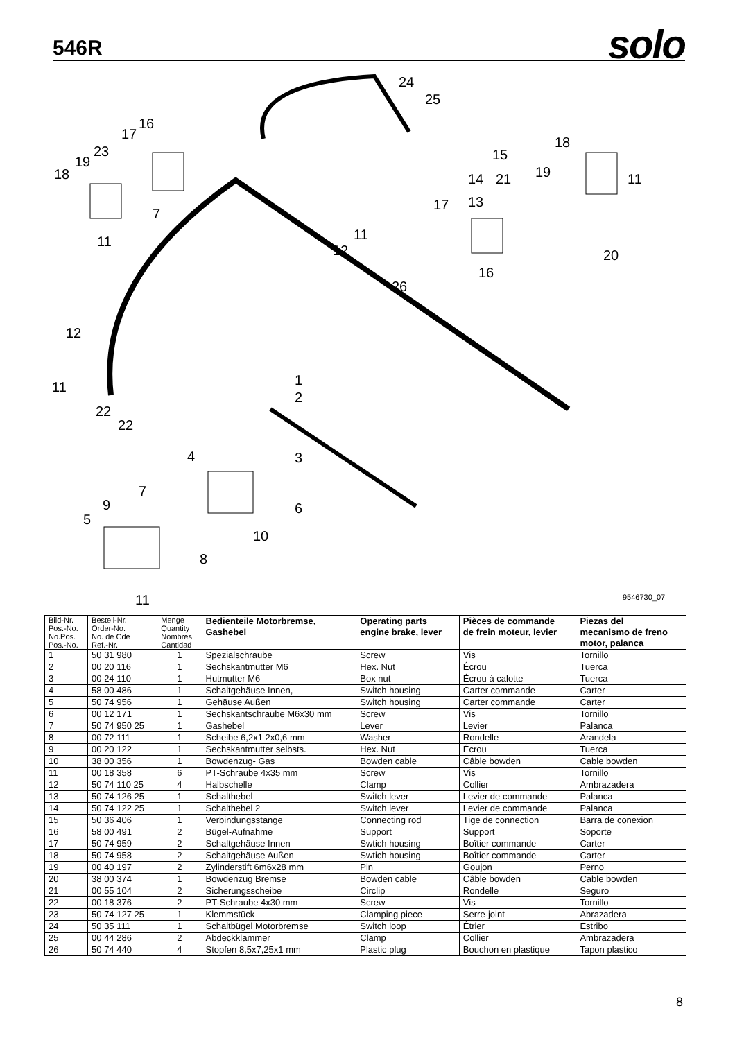546R solo
24
25
16
17
23
19
18
7
11
11
12
26
18
15
19
11
14
21
13
17
16
20
12
11
1
2
22
22
4
3
7
9
5
6
10
8
11
9546730_07
| Bild-Nr. Pos.-No. No.Pos. Pos.-No. | Bestell-Nr. Order-No. No. de Cde Ref.-Nr. | Menge Quantity Nombres Cantidad | Bedienteile Motorbremse, Gashebel | Operating parts engine brake, lever | Pièces de commande de frein moteur, levier | Piezas del mecanismo de freno motor, palanca |
| --- | --- | --- | --- | --- | --- | --- |
| 1 | 50 31 980 | 1 | Spezialschraube | Screw | Vis | Tornillo |
| 2 | 00 20 116 | 1 | Sechskantmutter M6 | Hex. Nut | Écrou | Tuerca |
| 3 | 00 24 110 | 1 | Hutmutter M6 | Box nut | Écrou à calotte | Tuerca |
| 4 | 58 00 486 | 1 | Schaltgehäuse Innen, | Switch housing | Carter commande | Carter |
| 5 | 50 74 956 | 1 | Gehäuse Außen | Switch housing | Carter commande | Carter |
| 6 | 00 12 171 | 1 | Sechskantschraube M6x30 mm | Screw | Vis | Tornillo |
| 7 | 50 74 950 25 | 1 | Gashebel | Lever | Levier | Palanca |
| 8 | 00 72 111 | 1 | Scheibe 6,2x1 2x0,6 mm | Washer | Rondelle | Arandela |
| 9 | 00 20 122 | 1 | Sechskantmutter selbsts. | Hex. Nut | Écrou | Tuerca |
| 10 | 38 00 356 | 1 | Bowdenzug- Gas | Bowden cable | Câble bowden | Cable bowden |
| 11 | 00 18 358 | 6 | PT-Schraube 4x35 mm | Screw | Vis | Tornillo |
| 12 | 50 74 110 25 | 4 | Halbschelle | Clamp | Collier | Ambrazadera |
| 13 | 50 74 126 25 | 1 | Schalthebel | Switch lever | Levier de commande | Palanca |
| 14 | 50 74 122 25 | 1 | Schalthebel 2 | Switch lever | Levier de commande | Palanca |
| 15 | 50 36 406 | 1 | Verbindungsstange | Connecting rod | Tige de connection | Barra de conexion |
| 16 | 58 00 491 | 2 | Bügel-Aufnahme | Support | Support | Soporte |
| 17 | 50 74 959 | 2 | Schaltgehäuse Innen | Swtich housing | Boîtier commande | Carter |
| 18 | 50 74 958 | 2 | Schaltgehäuse Außen | Swtich housing | Boîtier commande | Carter |
| 19 | 00 40 197 | 2 | Zylinderstift 6m6x28 mm | Pin | Goujon | Perno |
| 20 | 38 00 374 | 1 | Bowdenzug Bremse | Bowden cable | Câble bowden | Cable bowden |
| 21 | 00 55 104 | 2 | Sicherungsscheibe | Circlip | Rondelle | Seguro |
| 22 | 00 18 376 | 2 | PT-Schraube 4x30 mm | Screw | Vis | Tornillo |
| 23 | 50 74 127 25 | 1 | Klemmstück | Clamping piece | Serre-joint | Abrazadera |
| 24 | 50 35 111 | 1 | Schaltbügel Motorbremse | Switch loop | Étrier | Estribo |
| 25 | 00 44 286 | 2 | Abdeckklammer | Clamp | Collier | Ambrazadera |
| 26 | 50 74 440 | 4 | Stopfen 8,5x7,25x1 mm | Plastic plug | Bouchon en plastique | Tapon plastico |
8